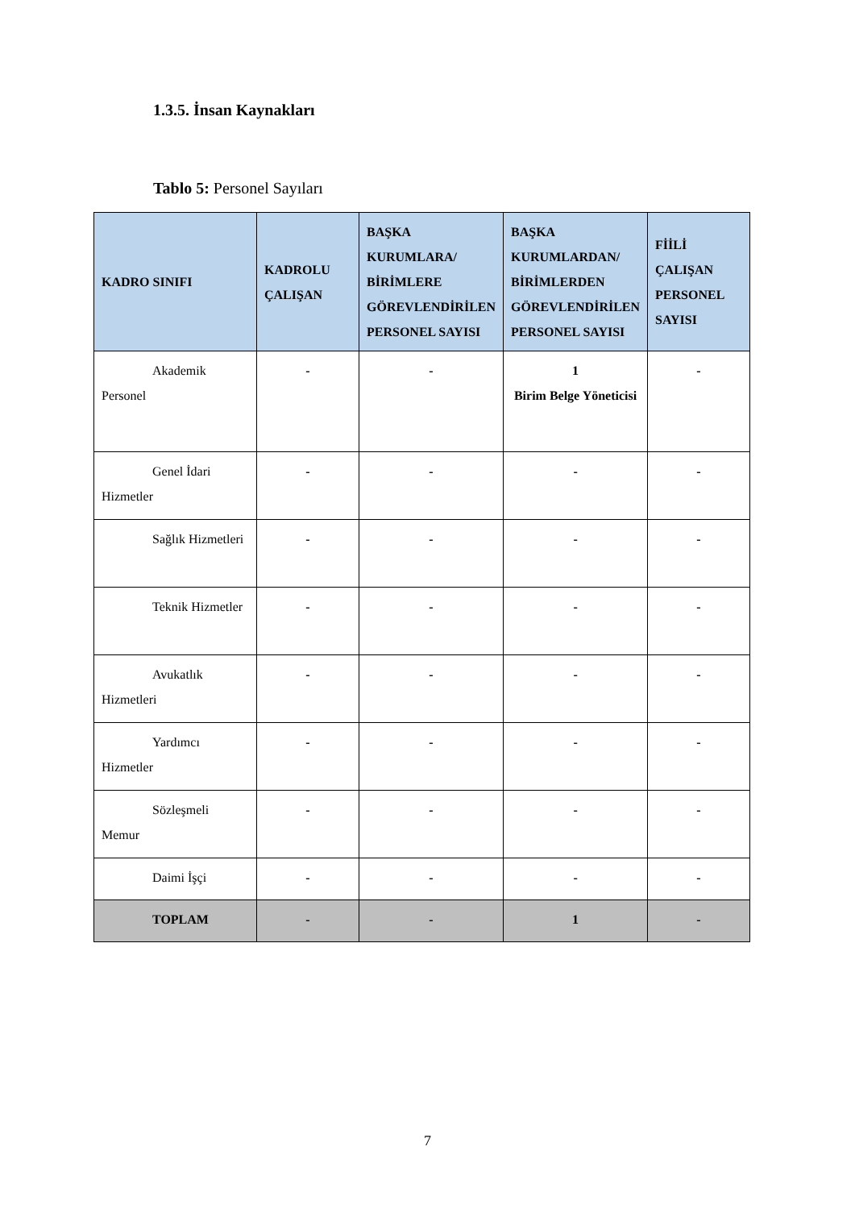1.3.5. İnsan Kaynakları
Tablo 5: Personel Sayıları
| KADRO SINIFI | KADROLU ÇALIŞAN | BAŞKA KURUMLARA/ BİRİMLERE GÖREVLENDİRİLEN PERSONEL SAYISI | BAŞKA KURUMLARDAN/ BİRİMLERDEN GÖREVLENDİRİLEN PERSONEL SAYISI | FİİLİ ÇALIŞAN PERSONEL SAYISI |
| --- | --- | --- | --- | --- |
| Akademik Personel | - | - | 1 Birim Belge Yöneticisi | - |
| Genel İdari Hizmetler | - | - | - | - |
| Sağlık Hizmetleri | - | - | - | - |
| Teknik Hizmetler | - | - | - | - |
| Avukatlık Hizmetleri | - | - | - | - |
| Yardımcı Hizmetler | - | - | - | - |
| Sözleşmeli Memur | - | - | - | - |
| Daimi İşçi | - | - | - | - |
| TOPLAM | - | - | 1 | - |
7